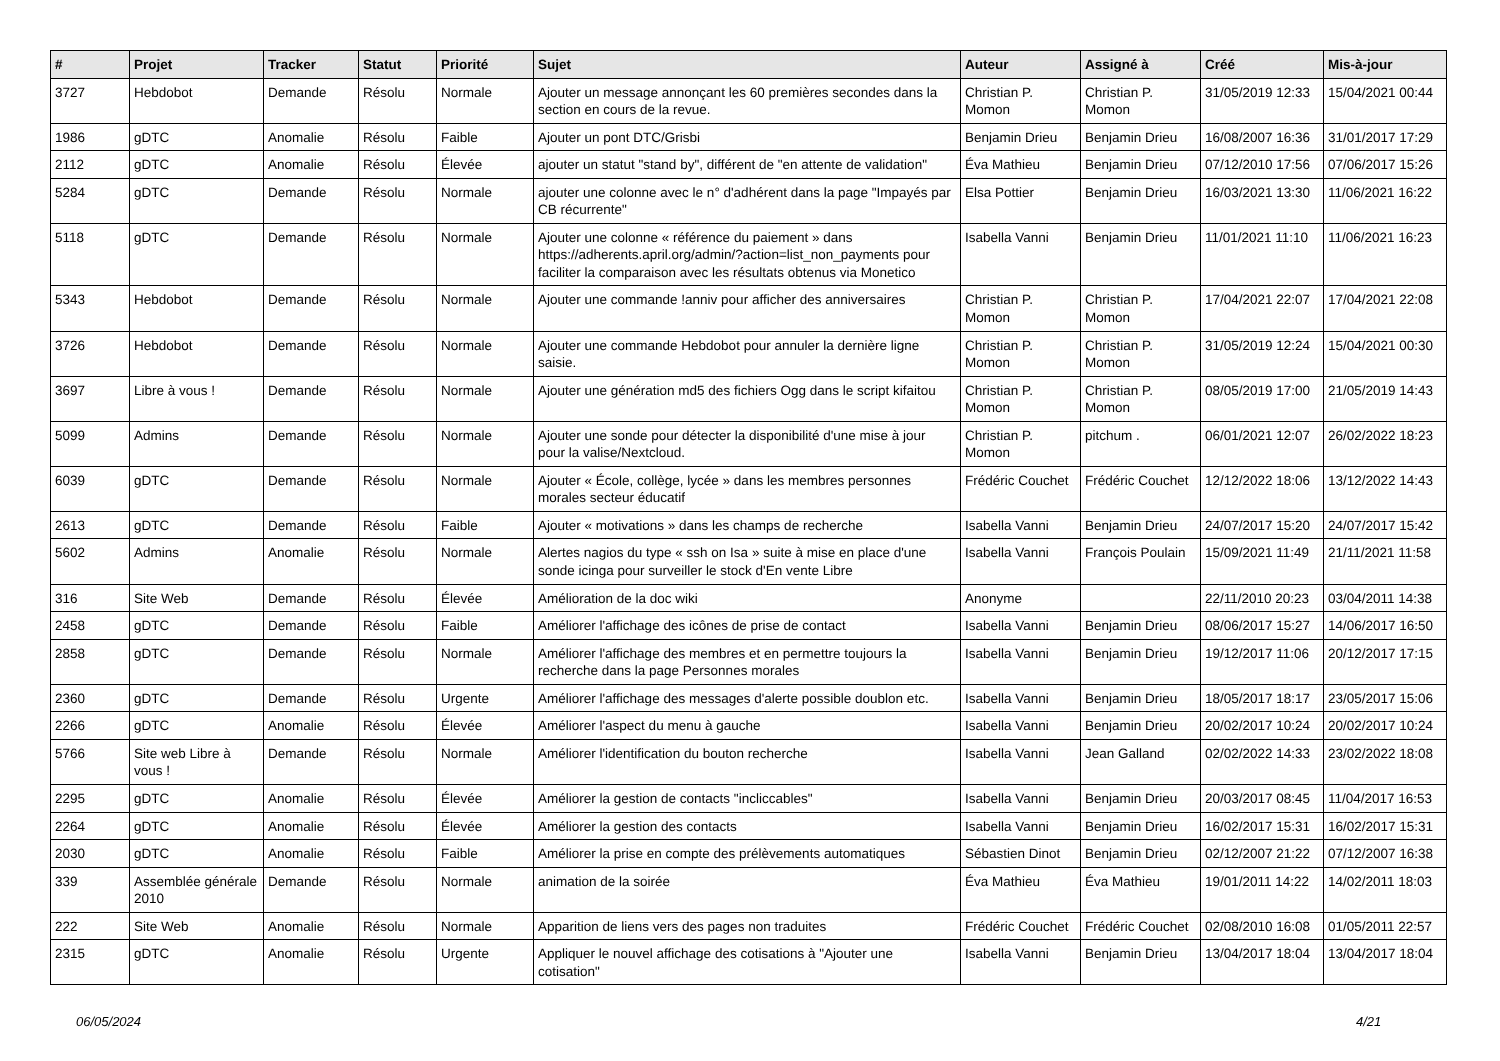| # | Projet | Tracker | Statut | Priorité | Sujet | Auteur | Assigné à | Créé | Mis-à-jour |
| --- | --- | --- | --- | --- | --- | --- | --- | --- | --- |
| 3727 | Hebdobot | Demande | Résolu | Normale | Ajouter un message annonçant les 60 premières secondes dans la section en cours de la revue. | Christian P. Momon | Christian P. Momon | 31/05/2019 12:33 | 15/04/2021 00:44 |
| 1986 | gDTC | Anomalie | Résolu | Faible | Ajouter un pont DTC/Grisbi | Benjamin Drieu | Benjamin Drieu | 16/08/2007 16:36 | 31/01/2017 17:29 |
| 2112 | gDTC | Anomalie | Résolu | Élevée | ajouter un statut "stand by", différent de "en attente de validation" | Éva Mathieu | Benjamin Drieu | 07/12/2010 17:56 | 07/06/2017 15:26 |
| 5284 | gDTC | Demande | Résolu | Normale | ajouter une colonne avec le n° d'adhérent dans la page "Impayés par CB récurrente" | Elsa Pottier | Benjamin Drieu | 16/03/2021 13:30 | 11/06/2021 16:22 |
| 5118 | gDTC | Demande | Résolu | Normale | Ajouter une colonne « référence du paiement » dans https://adherents.april.org/admin/?action=list_non_payments pour faciliter la comparaison avec les résultats obtenus via Monetico | Isabella Vanni | Benjamin Drieu | 11/01/2021 11:10 | 11/06/2021 16:23 |
| 5343 | Hebdobot | Demande | Résolu | Normale | Ajouter une commande !anniv pour afficher des anniversaires | Christian P. Momon | Christian P. Momon | 17/04/2021 22:07 | 17/04/2021 22:08 |
| 3726 | Hebdobot | Demande | Résolu | Normale | Ajouter une commande Hebdobot pour annuler la dernière ligne saisie. | Christian P. Momon | Christian P. Momon | 31/05/2019 12:24 | 15/04/2021 00:30 |
| 3697 | Libre à vous ! | Demande | Résolu | Normale | Ajouter une génération md5 des fichiers Ogg dans le script kifaitou | Christian P. Momon | Christian P. Momon | 08/05/2019 17:00 | 21/05/2019 14:43 |
| 5099 | Admins | Demande | Résolu | Normale | Ajouter une sonde pour détecter la disponibilité d'une mise à jour pour la valise/Nextcloud. | Christian P. Momon | pitchum . | 06/01/2021 12:07 | 26/02/2022 18:23 |
| 6039 | gDTC | Demande | Résolu | Normale | Ajouter « École, collège, lycée » dans les membres personnes morales secteur éducatif | Frédéric Couchet | Frédéric Couchet | 12/12/2022 18:06 | 13/12/2022 14:43 |
| 2613 | gDTC | Demande | Résolu | Faible | Ajouter « motivations » dans les champs de recherche | Isabella Vanni | Benjamin Drieu | 24/07/2017 15:20 | 24/07/2017 15:42 |
| 5602 | Admins | Anomalie | Résolu | Normale | Alertes nagios du type « ssh on Isa » suite à mise en place d'une sonde icinga pour surveiller le stock d'En vente Libre | Isabella Vanni | François Poulain | 15/09/2021 11:49 | 21/11/2021 11:58 |
| 316 | Site Web | Demande | Résolu | Élevée | Amélioration de la doc wiki | Anonyme | | 22/11/2010 20:23 | 03/04/2011 14:38 |
| 2458 | gDTC | Demande | Résolu | Faible | Améliorer l'affichage des icônes de prise de contact | Isabella Vanni | Benjamin Drieu | 08/06/2017 15:27 | 14/06/2017 16:50 |
| 2858 | gDTC | Demande | Résolu | Normale | Améliorer l'affichage des membres et en permettre toujours la recherche dans la page Personnes morales | Isabella Vanni | Benjamin Drieu | 19/12/2017 11:06 | 20/12/2017 17:15 |
| 2360 | gDTC | Demande | Résolu | Urgente | Améliorer l'affichage des messages d'alerte possible doublon etc. | Isabella Vanni | Benjamin Drieu | 18/05/2017 18:17 | 23/05/2017 15:06 |
| 2266 | gDTC | Anomalie | Résolu | Élevée | Améliorer l'aspect du menu à gauche | Isabella Vanni | Benjamin Drieu | 20/02/2017 10:24 | 20/02/2017 10:24 |
| 5766 | Site web Libre à vous ! | Demande | Résolu | Normale | Améliorer l'identification du bouton recherche | Isabella Vanni | Jean Galland | 02/02/2022 14:33 | 23/02/2022 18:08 |
| 2295 | gDTC | Anomalie | Résolu | Élevée | Améliorer la gestion de contacts "incliccables" | Isabella Vanni | Benjamin Drieu | 20/03/2017 08:45 | 11/04/2017 16:53 |
| 2264 | gDTC | Anomalie | Résolu | Élevée | Améliorer la gestion des contacts | Isabella Vanni | Benjamin Drieu | 16/02/2017 15:31 | 16/02/2017 15:31 |
| 2030 | gDTC | Anomalie | Résolu | Faible | Améliorer la prise en compte des prélèvements automatiques | Sébastien Dinot | Benjamin Drieu | 02/12/2007 21:22 | 07/12/2007 16:38 |
| 339 | Assemblée générale 2010 | Demande | Résolu | Normale | animation de la soirée | Éva Mathieu | Éva Mathieu | 19/01/2011 14:22 | 14/02/2011 18:03 |
| 222 | Site Web | Anomalie | Résolu | Normale | Apparition de liens vers des pages non traduites | Frédéric Couchet | Frédéric Couchet | 02/08/2010 16:08 | 01/05/2011 22:57 |
| 2315 | gDTC | Anomalie | Résolu | Urgente | Appliquer le nouvel affichage des cotisations à "Ajouter une cotisation" | Isabella Vanni | Benjamin Drieu | 13/04/2017 18:04 | 13/04/2017 18:04 |
06/05/2024 4/21